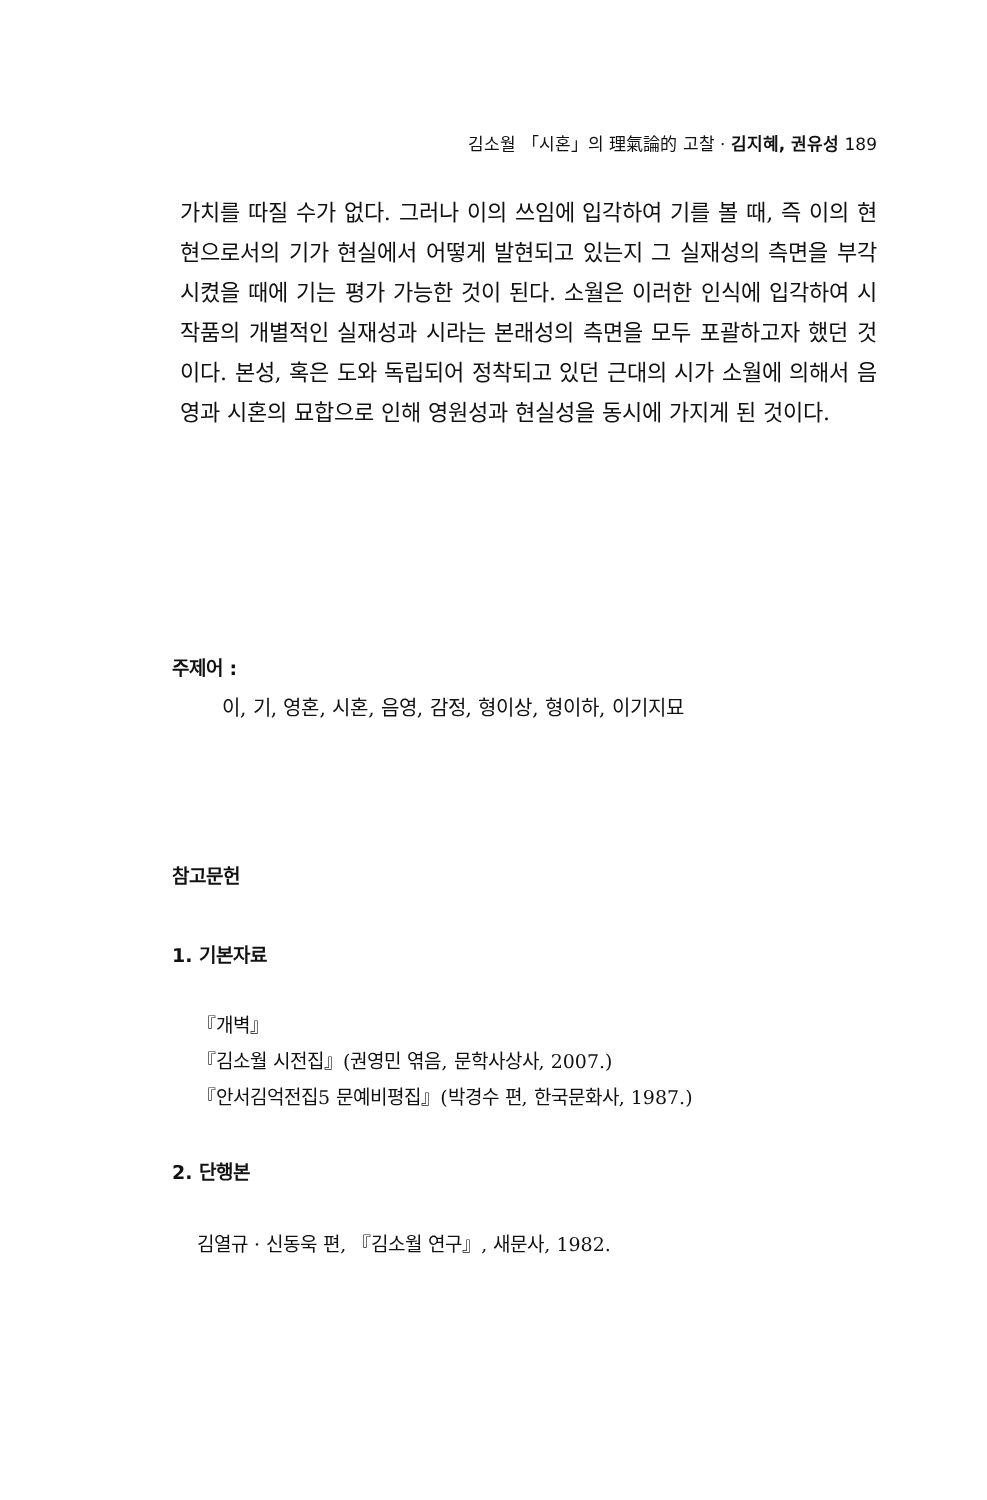김소월 「시혼」의 理氣論的 고찰 · 김지혜, 권유성 189
가치를 따질 수가 없다. 그러나 이의 쓰임에 입각하여 기를 볼 때, 즉 이의 현현으로서의 기가 현실에서 어떻게 발현되고 있는지 그 실재성의 측면을 부각시켰을 때에 기는 평가 가능한 것이 된다. 소월은 이러한 인식에 입각하여 시 작품의 개별적인 실재성과 시라는 본래성의 측면을 모두 포괄하고자 했던 것이다. 본성, 혹은 도와 독립되어 정착되고 있던 근대의 시가 소월에 의해서 음영과 시혼의 묘합으로 인해 영원성과 현실성을 동시에 가지게 된 것이다.
주제어 :
이, 기, 영혼, 시혼, 음영, 감정, 형이상, 형이하, 이기지묘
참고문헌
1. 기본자료
『개벽』
『김소월 시전집』(권영민 엮음, 문학사상사, 2007.)
『안서김억전집5 문예비평집』(박경수 편, 한국문화사, 1987.)
2. 단행본
김열규 · 신동욱 편, 『김소월 연구』, 새문사, 1982.